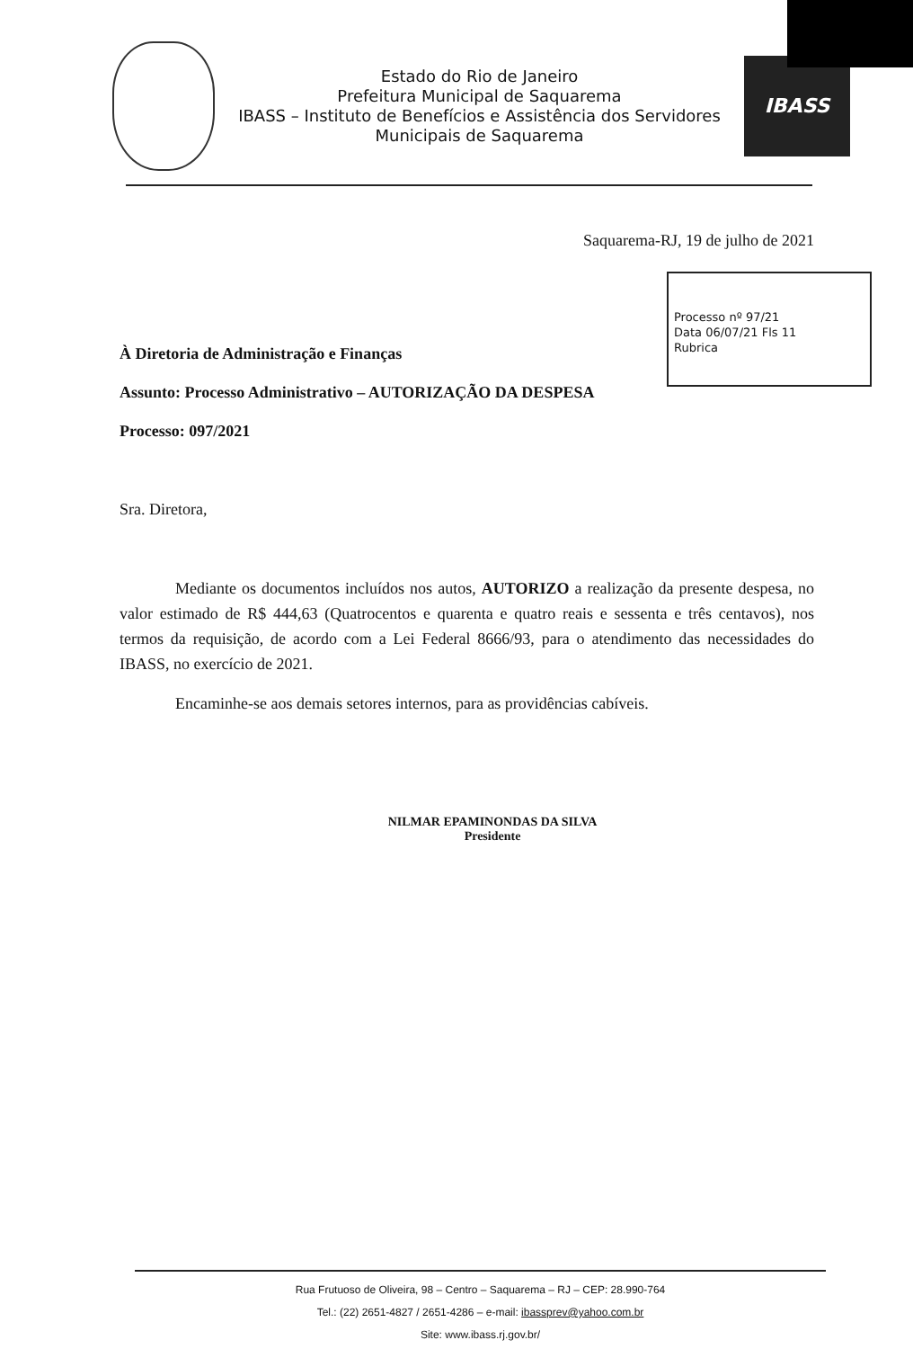Estado do Rio de Janeiro
Prefeitura Municipal de Saquarema
IBASS – Instituto de Benefícios e Assistência dos Servidores
Municipais de Saquarema
IBASS
Saquarema-RJ, 19 de julho de 2021
Processo nº 97/21
Data 06/07/21 Fls 11
Rubrica
À Diretoria de Administração e Finanças
Assunto: Processo Administrativo – AUTORIZAÇÃO DA DESPESA
Processo: 097/2021
Sra. Diretora,
Mediante os documentos incluídos nos autos, AUTORIZO a realização da presente despesa, no valor estimado de R$ 444,63 (Quatrocentos e quarenta e quatro reais e sessenta e três centavos), nos termos da requisição, de acordo com a Lei Federal 8666/93, para o atendimento das necessidades do IBASS, no exercício de 2021.
Encaminhe-se aos demais setores internos, para as providências cabíveis.
NILMAR EPAMINONDAS DA SILVA
Presidente
Rua Frutuoso de Oliveira, 98 – Centro – Saquarema – RJ – CEP: 28.990-764
Tel.: (22) 2651-4827 / 2651-4286 – e-mail: ibassprev@yahoo.com.br
Site: www.ibass.rj.gov.br/